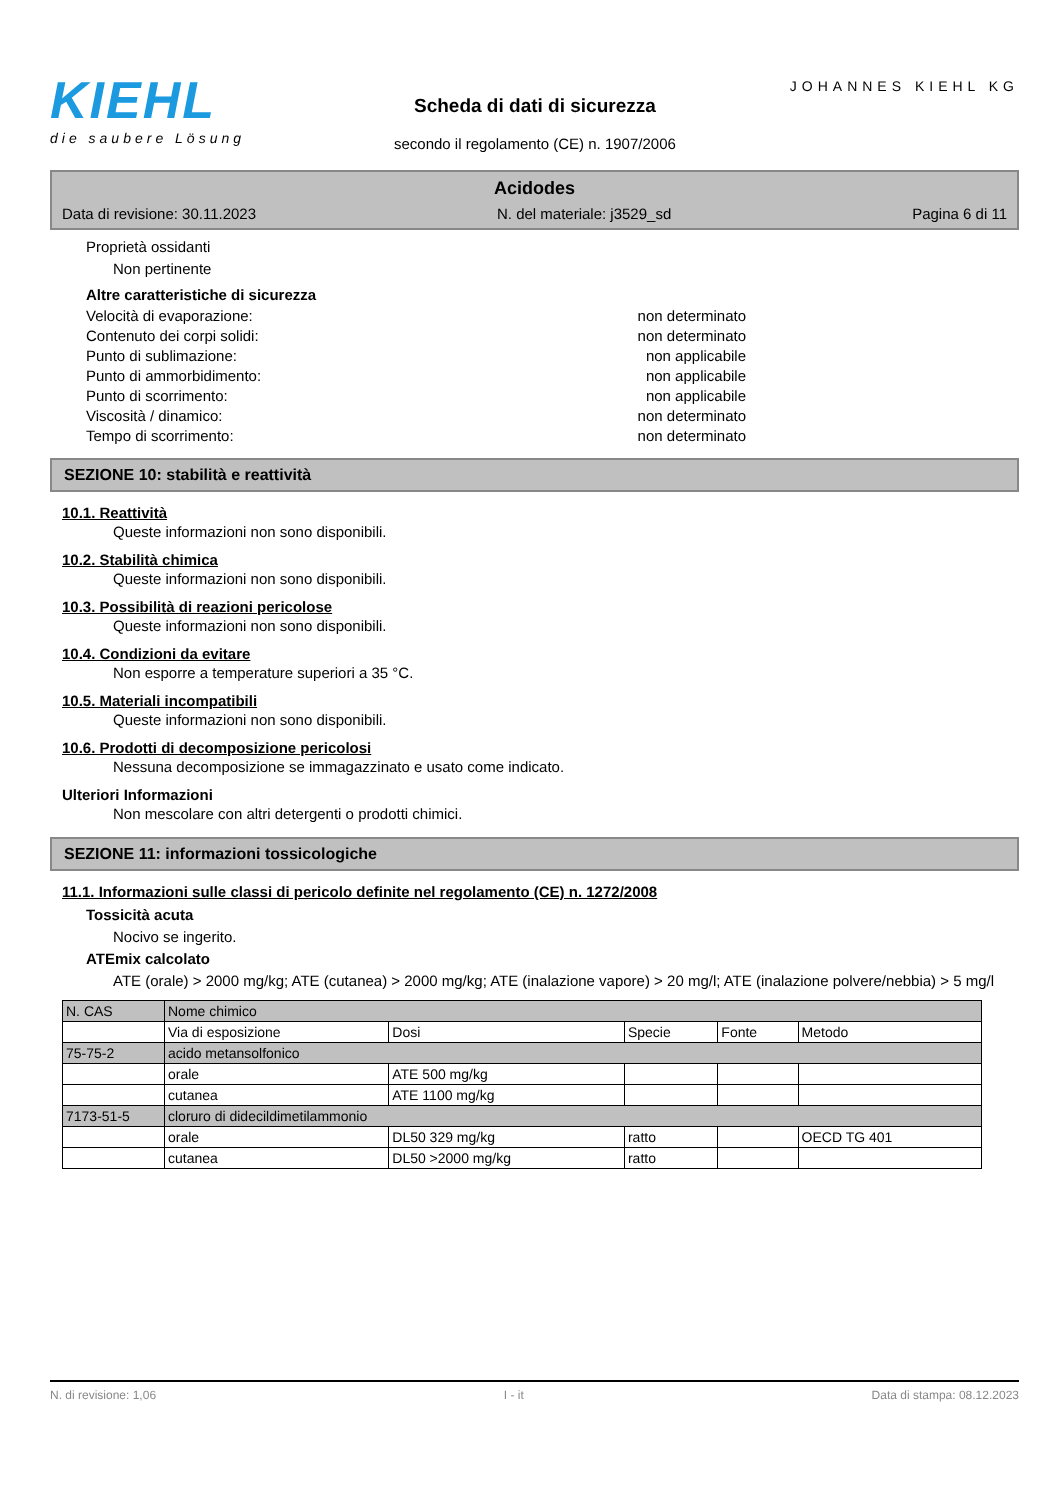KIEHL
die saubere Lösung
Scheda di dati di sicurezza
secondo il regolamento (CE) n. 1907/2006
JOHANNES KIEHL KG
Acidodes
Data di revisione: 30.11.2023 N. del materiale: j3529_sd Pagina 6 di 11
Proprietà ossidanti
Non pertinente
Altre caratteristiche di sicurezza
Velocità di evaporazione: non determinato
Contenuto dei corpi solidi: non determinato
Punto di sublimazione: non applicabile
Punto di ammorbidimento: non applicabile
Punto di scorrimento: non applicabile
Viscosità / dinamico: non determinato
Tempo di scorrimento: non determinato
SEZIONE 10: stabilità e reattività
10.1. Reattività
Queste informazioni non sono disponibili.
10.2. Stabilità chimica
Queste informazioni non sono disponibili.
10.3. Possibilità di reazioni pericolose
Queste informazioni non sono disponibili.
10.4. Condizioni da evitare
Non esporre a temperature superiori a 35 °C.
10.5. Materiali incompatibili
Queste informazioni non sono disponibili.
10.6. Prodotti di decomposizione pericolosi
Nessuna decomposizione se immagazzinato e usato come indicato.
Ulteriori Informazioni
Non mescolare con altri detergenti o prodotti chimici.
SEZIONE 11: informazioni tossicologiche
11.1. Informazioni sulle classi di pericolo definite nel regolamento (CE) n. 1272/2008
Tossicità acuta
Nocivo se ingerito.
ATEmix calcolato
ATE (orale) > 2000 mg/kg; ATE (cutanea) > 2000 mg/kg; ATE (inalazione vapore) > 20 mg/l; ATE (inalazione polvere/nebbia) > 5 mg/l
| N. CAS | Nome chimico | | | | |
| | Via di esposizione | Dosi | Specie | Fonte | Metodo |
| 75-75-2 | acido metansolfonico | | | | |
| | orale | ATE 500 mg/kg | | | |
| | cutanea | ATE 1100 mg/kg | | | |
| 7173-51-5 | cloruro di didecildimetilammonio | | | | |
| | orale | DL50 329 mg/kg | ratto | | OECD TG 401 |
| | cutanea | DL50 >2000 mg/kg | ratto | | |
N. di revisione: 1,06 I - it Data di stampa: 08.12.2023